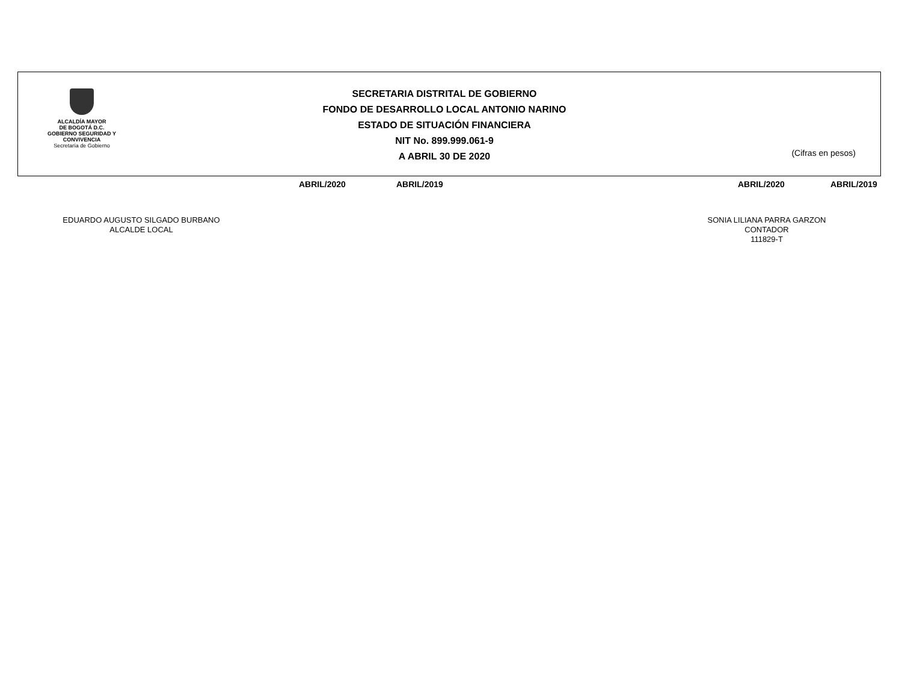ALCALDÍA MAYOR
DE BOGOTÁ D.C.
GOBIERNO SEGURIDAD Y CONVIVENCIA
Secretaría de Gobierno
SECRETARIA DISTRITAL DE GOBIERNO
FONDO DE DESARROLLO LOCAL ANTONIO NARINO
ESTADO DE SITUACIÓN FINANCIERA
NIT No. 899.999.061-9
A ABRIL 30 DE 2020
(Cifras en pesos)
ABRIL/2020 ABRIL/2019 ABRIL/2020 ABRIL/2019
EDUARDO AUGUSTO SILGADO BURBANO
ALCALDE LOCAL
SONIA LILIANA PARRA GARZON
CONTADOR
111829-T